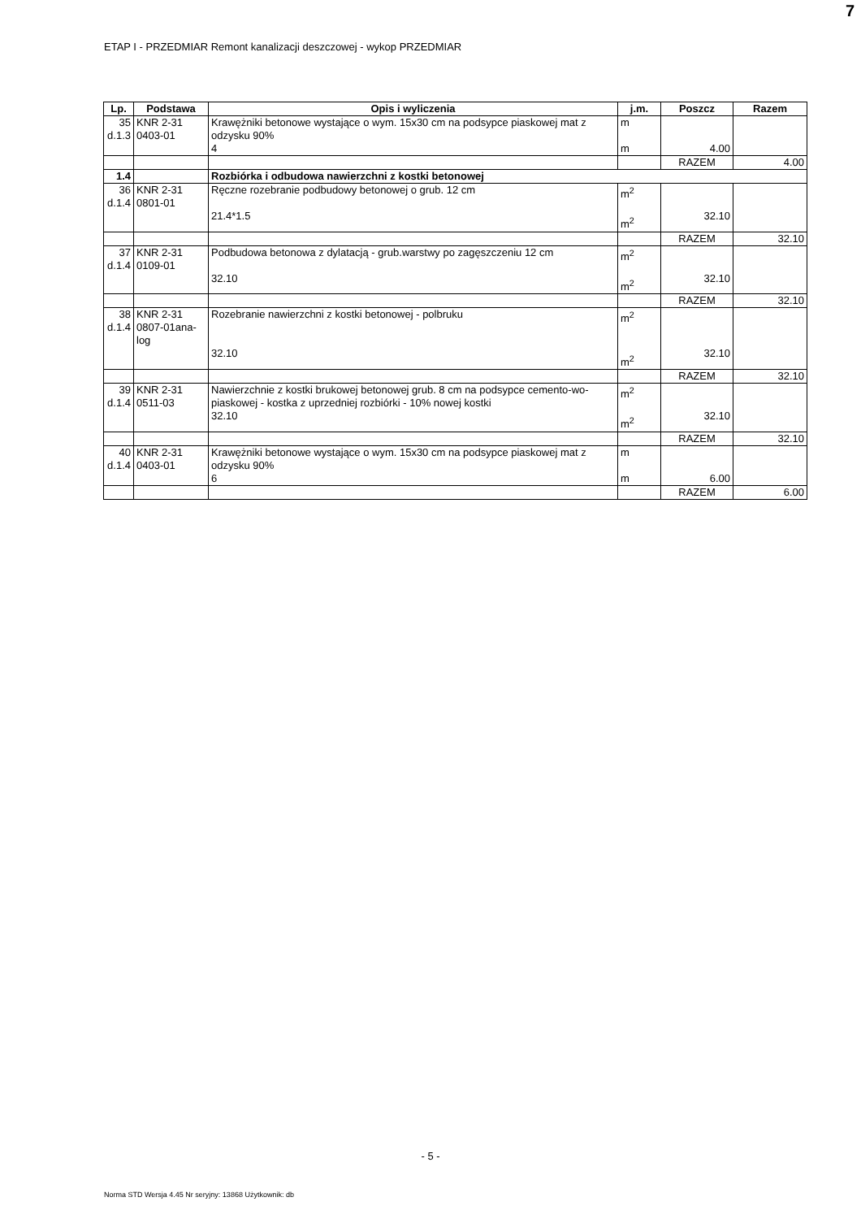7
ETAP I - PRZEDMIAR Remont kanalizacji deszczowej - wykop PRZEDMIAR
| Lp. | Podstawa | Opis i wyliczenia | j.m. | Poszcz | Razem |
| --- | --- | --- | --- | --- | --- |
| 35 d.1.3 | KNR 2-31 0403-01 | Krawężniki betonowe wystające o wym. 15x30 cm na podsypce piaskowej mat z odzysku 90% 4 | m m | 4.00 | |
| | | | | RAZEM | 4.00 |
| 1.4 | | Rozbiórka i odbudowa nawierzchni z kostki betonowej | | | |
| 36 d.1.4 | KNR 2-31 0801-01 | Ręczne rozebranie podbudowy betonowej o grub. 12 cm 21.4*1.5 | m<sup>2</sup> m<sup>2</sup> | 32.10 | |
| | | | | RAZEM | 32.10 |
| 37 d.1.4 | KNR 2-31 0109-01 | Podbudowa betonowa z dylatacją - grub.warstwy po zagęszczeniu 12 cm 32.10 | m<sup>2</sup> m<sup>2</sup> | 32.10 | |
| | | | | RAZEM | 32.10 |
| 38 d.1.4 | KNR 2-31 0807-01ana- log | Rozebranie nawierzchni z kostki betonowej - polbruku 32.10 | m<sup>2</sup> m<sup>2</sup> | 32.10 | |
| | | | | RAZEM | 32.10 |
| 39 d.1.4 | KNR 2-31 0511-03 | Nawierzchnie z kostki brukowej betonowej grub. 8 cm na podsypce cemento-wo-piaskowej - kostka z uprzedniej rozbiórki - 10% nowej kostki 32.10 | m<sup>2</sup> m<sup>2</sup> | 32.10 | |
| | | | | RAZEM | 32.10 |
| 40 d.1.4 | KNR 2-31 0403-01 | Krawężniki betonowe wystające o wym. 15x30 cm na podsypce piaskowej mat z odzysku 90% 6 | m m | 6.00 | |
| | | | | RAZEM | 6.00 |
- 5 -
Norma STD Wersja 4.45 Nr seryjny: 13868 Użytkownik: db